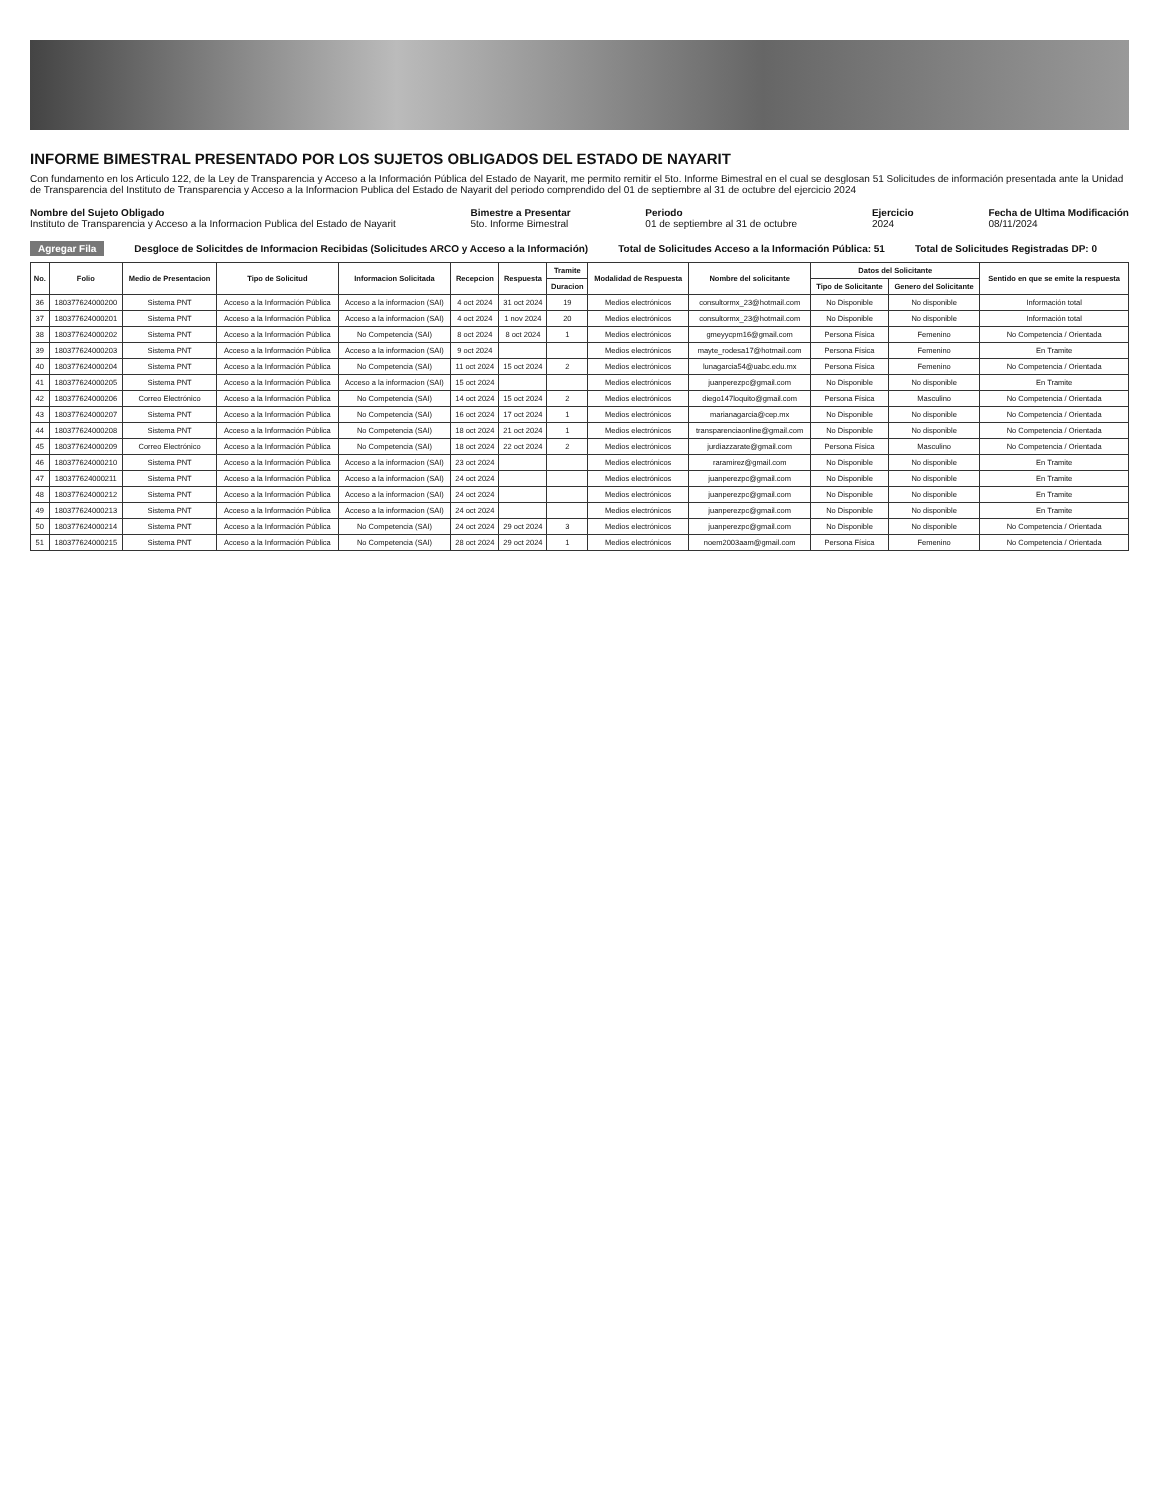INFORME BIMESTRAL PRESENTADO POR LOS SUJETOS OBLIGADOS DEL ESTADO DE NAYARIT
Con fundamento en los Articulo 122, de la Ley de Transparencia y Acceso a la Información Pública del Estado de Nayarit, me permito remitir el 5to. Informe Bimestral en el cual se desglosan 51 Solicitudes de información presentada ante la Unidad de Transparencia del Instituto de Transparencia y Acceso a la Informacion Publica del Estado de Nayarit del periodo comprendido del 01 de septiembre al 31 de octubre del ejercicio 2024
Nombre del Sujeto Obligado
Instituto de Transparencia y Acceso a la Informacion Publica del Estado de Nayarit
Bimestre a Presentar
5to. Informe Bimestral
Periodo
01 de septiembre al 31 de octubre
Ejercicio
2024
Fecha de Ultima Modificación
08/11/2024
Agregar Fila Desgloce de Solicitdes de Informacion Recibidas (Solicitudes ARCO y Acceso a la Información) Total de Solicitudes Acceso a la Información Pública: 51 Total de Solicitudes Registradas DP: 0
| No. | Folio | Medio de Presentacion | Tipo de Solicitud | Informacion Solicitada | Recepcion | Respuesta | Tramite | Modalidad de Respuesta | Nombre del solicitante | Datos del Solicitante | | Sentido en que se emite la respuesta |
| --- | --- | --- | --- | --- | --- | --- | --- | --- | --- | --- | --- | --- |
| | | | | | | | Duracion | | | Tipo de Solicitante | Genero del Solicitante | |
| 36 | 180377624000200 | Sistema PNT | Acceso a la Información Pública | Acceso a la informacion (SAI) | 4 oct 2024 | 31 oct 2024 | 19 | Medios electrónicos | consultormx_23@hotmail.com | No Disponible | No disponible | Información total |
| 37 | 180377624000201 | Sistema PNT | Acceso a la Información Pública | Acceso a la informacion (SAI) | 4 oct 2024 | 1 nov 2024 | 20 | Medios electrónicos | consultormx_23@hotmail.com | No Disponible | No disponible | Información total |
| 38 | 180377624000202 | Sistema PNT | Acceso a la Información Pública | No Competencia (SAI) | 8 oct 2024 | 8 oct 2024 | 1 | Medios electrónicos | gmeyycpm16@gmail.com | Persona Física | Femenino | No Competencia / Orientada |
| 39 | 180377624000203 | Sistema PNT | Acceso a la Información Pública | Acceso a la informacion (SAI) | 9 oct 2024 | | | Medios electrónicos | mayte_rodesa17@hotmail.com | Persona Física | Femenino | En Tramite |
| 40 | 180377624000204 | Sistema PNT | Acceso a la Información Pública | No Competencia (SAI) | 11 oct 2024 | 15 oct 2024 | 2 | Medios electrónicos | lunagarcia54@uabc.edu.mx | Persona Física | Femenino | No Competencia / Orientada |
| 41 | 180377624000205 | Sistema PNT | Acceso a la Información Pública | Acceso a la informacion (SAI) | 15 oct 2024 | | | Medios electrónicos | juanperezpc@gmail.com | No Disponible | No disponible | En Tramite |
| 42 | 180377624000206 | Correo Electrónico | Acceso a la Información Pública | No Competencia (SAI) | 14 oct 2024 | 15 oct 2024 | 2 | Medios electrónicos | diego147loquito@gmail.com | Persona Física | Masculino | No Competencia / Orientada |
| 43 | 180377624000207 | Sistema PNT | Acceso a la Información Pública | No Competencia (SAI) | 16 oct 2024 | 17 oct 2024 | 1 | Medios electrónicos | marianagarcia@cep.mx | No Disponible | No disponible | No Competencia / Orientada |
| 44 | 180377624000208 | Sistema PNT | Acceso a la Información Pública | No Competencia (SAI) | 18 oct 2024 | 21 oct 2024 | 1 | Medios electrónicos | transparenciaonline@gmail.com | No Disponible | No disponible | No Competencia / Orientada |
| 45 | 180377624000209 | Correo Electrónico | Acceso a la Información Pública | No Competencia (SAI) | 18 oct 2024 | 22 oct 2024 | 2 | Medios electrónicos | jurdiazzarate@gmail.com | Persona Física | Masculino | No Competencia / Orientada |
| 46 | 180377624000210 | Sistema PNT | Acceso a la Información Pública | Acceso a la informacion (SAI) | 23 oct 2024 | | | Medios electrónicos | raramirez@gmail.com | No Disponible | No disponible | En Tramite |
| 47 | 180377624000211 | Sistema PNT | Acceso a la Información Pública | Acceso a la informacion (SAI) | 24 oct 2024 | | | Medios electrónicos | juanperezpc@gmail.com | No Disponible | No disponible | En Tramite |
| 48 | 180377624000212 | Sistema PNT | Acceso a la Información Pública | Acceso a la informacion (SAI) | 24 oct 2024 | | | Medios electrónicos | juanperezpc@gmail.com | No Disponible | No disponible | En Tramite |
| 49 | 180377624000213 | Sistema PNT | Acceso a la Información Pública | Acceso a la informacion (SAI) | 24 oct 2024 | | | Medios electrónicos | juanperezpc@gmail.com | No Disponible | No disponible | En Tramite |
| 50 | 180377624000214 | Sistema PNT | Acceso a la Información Pública | No Competencia (SAI) | 24 oct 2024 | 29 oct 2024 | 3 | Medios electrónicos | juanperezpc@gmail.com | No Disponible | No disponible | No Competencia / Orientada |
| 51 | 180377624000215 | Sistema PNT | Acceso a la Información Pública | No Competencia (SAI) | 28 oct 2024 | 29 oct 2024 | 1 | Medios electrónicos | noem2003aam@gmail.com | Persona Física | Femenino | No Competencia / Orientada |